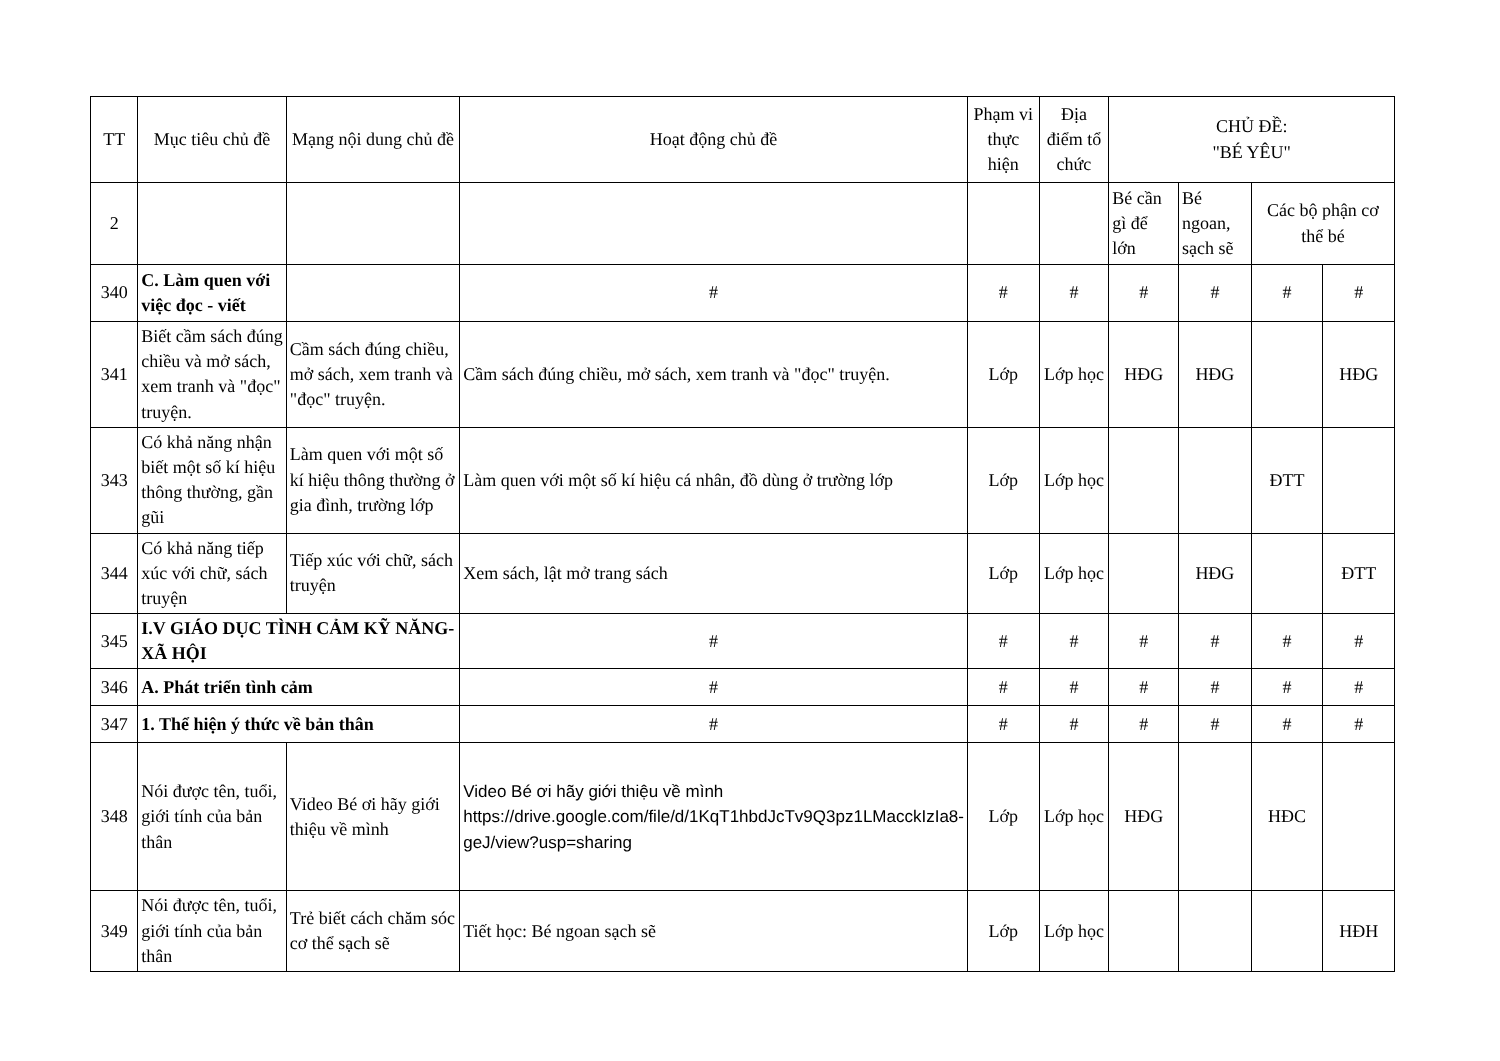| TT | Mục tiêu chủ đề | Mạng nội dung chủ đề | Hoạt động chủ đề | Phạm vi thực hiện | Địa điểm tổ chức | CHỦ ĐỀ: "BÉ YÊU" | | | |
| --- | --- | --- | --- | --- | --- | --- | --- | --- | --- |
| 2 | | | | | | Bé cần gì để lớn | Bé ngoan, sạch sẽ | Các bộ phận cơ thể bé | |
| 340 | C. Làm quen với việc đọc - viết | | # | # | # | # | # | # | # |
| 341 | Biết cầm sách đúng chiều và mở sách, xem tranh và "đọc" truyện. | Cầm sách đúng chiều, mở sách, xem tranh và "đọc" truyện. | Cầm sách đúng chiều, mở sách, xem tranh và "đọc" truyện. | Lớp | Lớp học | HĐG | HĐG | | HĐG |
| 343 | Có khả năng nhận biết một số kí hiệu thông thường, gần gũi | Làm quen với một số kí hiệu thông thường ở gia đình, trường lớp | Làm quen với một số kí hiệu cá nhân, đồ dùng ở trường lớp | Lớp | Lớp học | | | ĐTT | |
| 344 | Có khả năng tiếp xúc với chữ, sách truyện | Tiếp xúc với chữ, sách truyện | Xem sách, lật mở trang sách | Lớp | Lớp học | | HĐG | | ĐTT |
| 345 | I.V GIÁO DỤC TÌNH CẢM KỸ NĂNG- XÃ HỘI | | # | # | # | # | # | # | # |
| 346 | A. Phát triển tình cảm | | # | # | # | # | # | # | # |
| 347 | 1. Thể hiện ý thức về bản thân | | # | # | # | # | # | # | # |
| 348 | Nói được tên, tuổi, giới tính của bản thân | Video Bé ơi hãy giới thiệu về mình | Video Bé ơi hãy giới thiệu về mình https://drive.google.com/file/d/1KqT1hbdJcTv9Q3pz1LMacckIzIa8-geJ/view?usp=sharing | Lớp | Lớp học | HĐG | | HĐC | |
| 349 | Nói được tên, tuổi, giới tính của bản thân | Trẻ biết cách chăm sóc cơ thể sạch sẽ | Tiết học: Bé ngoan sạch sẽ | Lớp | Lớp học | | | | HĐH |